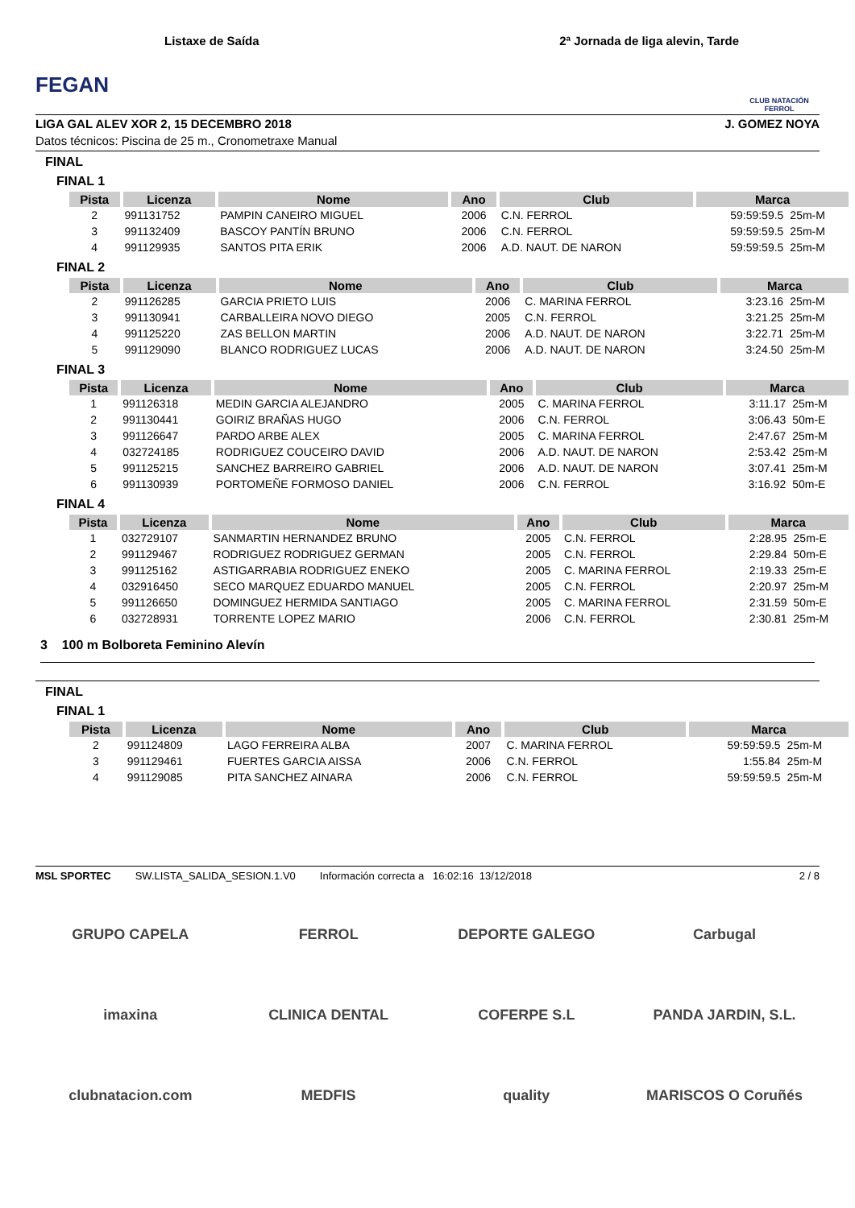FEGAN
Listaxe de Saída 2ª Jornada de liga alevin, Tarde
CLUB NATACIÓN FERROL
LIGA GAL ALEV XOR 2, 15 DECEMBRO 2018 J. GOMEZ NOYA
Datos técnicos: Piscina de 25 m., Cronometraxe Manual
FINAL
FINAL 1
| Pista | Licenza | Nome | Ano | Club | Marca | |
| --- | --- | --- | --- | --- | --- | --- |
| 2 | 991131752 | PAMPIN CANEIRO MIGUEL | 2006 | C.N. FERROL | 59:59:59.5 | 25m-M |
| 3 | 991132409 | BASCOY PANTÍN BRUNO | 2006 | C.N. FERROL | 59:59:59.5 | 25m-M |
| 4 | 991129935 | SANTOS PITA ERIK | 2006 | A.D. NAUT. DE NARON | 59:59:59.5 | 25m-M |
FINAL 2
| Pista | Licenza | Nome | Ano | Club | Marca | |
| --- | --- | --- | --- | --- | --- | --- |
| 2 | 991126285 | GARCIA PRIETO LUIS | 2006 | C. MARINA FERROL | 3:23.16 | 25m-M |
| 3 | 991130941 | CARBALLEIRA NOVO DIEGO | 2005 | C.N. FERROL | 3:21.25 | 25m-M |
| 4 | 991125220 | ZAS BELLON MARTIN | 2006 | A.D. NAUT. DE NARON | 3:22.71 | 25m-M |
| 5 | 991129090 | BLANCO RODRIGUEZ LUCAS | 2006 | A.D. NAUT. DE NARON | 3:24.50 | 25m-M |
FINAL 3
| Pista | Licenza | Nome | Ano | Club | Marca | |
| --- | --- | --- | --- | --- | --- | --- |
| 1 | 991126318 | MEDIN GARCIA ALEJANDRO | 2005 | C. MARINA FERROL | 3:11.17 | 25m-M |
| 2 | 991130441 | GOIRIZ BRAÑAS HUGO | 2006 | C.N. FERROL | 3:06.43 | 50m-E |
| 3 | 991126647 | PARDO ARBE ALEX | 2005 | C. MARINA FERROL | 2:47.67 | 25m-M |
| 4 | 032724185 | RODRIGUEZ COUCEIRO DAVID | 2006 | A.D. NAUT. DE NARON | 2:53.42 | 25m-M |
| 5 | 991125215 | SANCHEZ BARREIRO GABRIEL | 2006 | A.D. NAUT. DE NARON | 3:07.41 | 25m-M |
| 6 | 991130939 | PORTOMEÑE FORMOSO DANIEL | 2006 | C.N. FERROL | 3:16.92 | 50m-E |
FINAL 4
| Pista | Licenza | Nome | Ano | Club | Marca | |
| --- | --- | --- | --- | --- | --- | --- |
| 1 | 032729107 | SANMARTIN HERNANDEZ BRUNO | 2005 | C.N. FERROL | 2:28.95 | 25m-E |
| 2 | 991129467 | RODRIGUEZ RODRIGUEZ GERMAN | 2005 | C.N. FERROL | 2:29.84 | 50m-E |
| 3 | 991125162 | ASTIGARRABIA RODRIGUEZ ENEKO | 2005 | C. MARINA FERROL | 2:19.33 | 25m-E |
| 4 | 032916450 | SECO MARQUEZ EDUARDO MANUEL | 2005 | C.N. FERROL | 2:20.97 | 25m-M |
| 5 | 991126650 | DOMINGUEZ HERMIDA SANTIAGO | 2005 | C. MARINA FERROL | 2:31.59 | 50m-E |
| 6 | 032728931 | TORRENTE LOPEZ MARIO | 2006 | C.N. FERROL | 2:30.81 | 25m-M |
3 100 m Bolboreta Feminino Alevín
FINAL
FINAL 1
| Pista | Licenza | Nome | Ano | Club | Marca | |
| --- | --- | --- | --- | --- | --- | --- |
| 2 | 991124809 | LAGO FERREIRA ALBA | 2007 | C. MARINA FERROL | 59:59:59.5 | 25m-M |
| 3 | 991129461 | FUERTES GARCIA AISSA | 2006 | C.N. FERROL | 1:55.84 | 25m-M |
| 4 | 991129085 | PITA SANCHEZ AINARA | 2006 | C.N. FERROL | 59:59:59.5 | 25m-M |
MSL SPORTEC SW.LISTA_SALIDA_SESION.1.V0 Información correcta a 16:02:16 13/12/2018 2 / 8
GRUPO CAPELA
FERROL
DEPORTE GALEGO
Carbugal
imaxina
CLINICA DENTAL
COFERPE S.L
PANDA JARDIN, S.L.
clubnatacion.com
MEDFIS
quality
MARISCOS O Coruñés